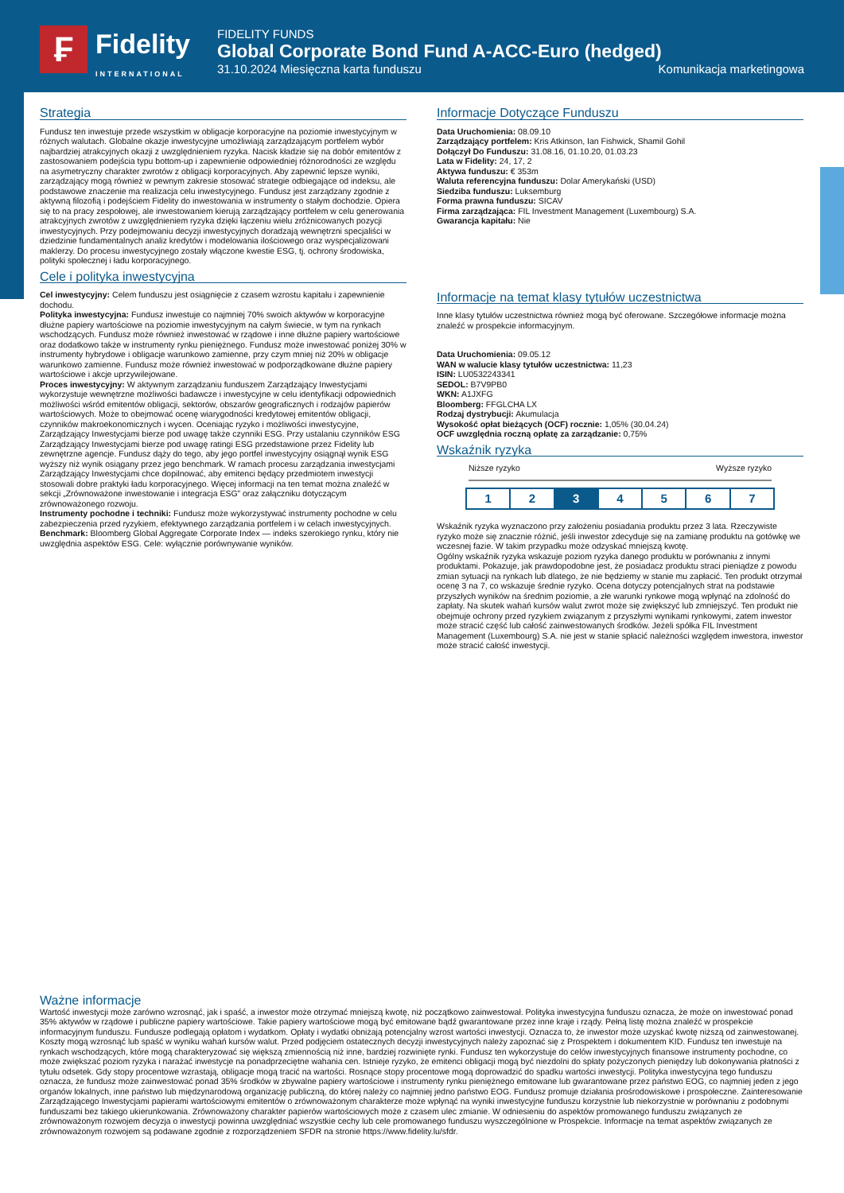₣ Fidelity
INTERNATIONAL
FIDELITY FUNDS
Global Corporate Bond Fund A-ACC-Euro (hedged)
31.10.2024 Miesięczna karta funduszu Komunikacja marketingowa
Strategia
Fundusz ten inwestuje przede wszystkim w obligacje korporacyjne na poziomie inwestycyjnym w różnych walutach. Globalne okazje inwestycyjne umożliwiają zarządzającym portfelem wybór najbardziej atrakcyjnych okazji z uwzględnieniem ryzyka. Nacisk kładzie się na dobór emitentów z zastosowaniem podejścia typu bottom-up i zapewnienie odpowiedniej różnorodności ze względu na asymetryczny charakter zwrotów z obligacji korporacyjnych. Aby zapewnić lepsze wyniki, zarządzający mogą również w pewnym zakresie stosować strategie odbiegające od indeksu, ale podstawowe znaczenie ma realizacja celu inwestycyjnego. Fundusz jest zarządzany zgodnie z aktywną filozofią i podejściem Fidelity do inwestowania w instrumenty o stałym dochodzie. Opiera się to na pracy zespołowej, ale inwestowaniem kierują zarządzający portfelem w celu generowania atrakcyjnych zwrotów z uwzględnieniem ryzyka dzięki łączeniu wielu zróżnicowanych pozycji inwestycyjnych. Przy podejmowaniu decyzji inwestycyjnych doradzają wewnętrzni specjaliści w dziedzinie fundamentalnych analiz kredytów i modelowania ilościowego oraz wyspecjalizowani maklerzy. Do procesu inwestycyjnego zostały włączone kwestie ESG, tj. ochrony środowiska, polityki społecznej i ładu korporacyjnego.
Cele i polityka inwestycyjna
Cel inwestycyjny: Celem funduszu jest osiągnięcie z czasem wzrostu kapitału i zapewnienie dochodu.
Polityka inwestycyjna: Fundusz inwestuje co najmniej 70% swoich aktywów w korporacyjne dłużne papiery wartościowe na poziomie inwestycyjnym na całym świecie, w tym na rynkach wschodzących. Fundusz może również inwestować w rządowe i inne dłużne papiery wartościowe oraz dodatkowo także w instrumenty rynku pieniężnego. Fundusz może inwestować poniżej 30% w instrumenty hybrydowe i obligacje warunkowo zamienne, przy czym mniej niż 20% w obligacje warunkowo zamienne. Fundusz może również inwestować w podporządkowane dłużne papiery wartościowe i akcje uprzywilejowane.
Proces inwestycyjny: W aktywnym zarządzaniu funduszem Zarządzający Inwestycjami wykorzystuje wewnętrzne możliwości badawcze i inwestycyjne w celu identyfikacji odpowiednich możliwości wśród emitentów obligacji, sektorów, obszarów geograficznych i rodzajów papierów wartościowych. Może to obejmować ocenę wiarygodności kredytowej emitentów obligacji, czynników makroekonomicznych i wycen. Oceniając ryzyko i możliwości inwestycyjne, Zarządzający Inwestycjami bierze pod uwagę także czynniki ESG. Przy ustalaniu czynników ESG Zarządzający Inwestycjami bierze pod uwagę ratingi ESG przedstawione przez Fidelity lub zewnętrzne agencje. Fundusz dąży do tego, aby jego portfel inwestycyjny osiągnął wynik ESG wyższy niż wynik osiągany przez jego benchmark. W ramach procesu zarządzania inwestycjami Zarządzający Inwestycjami chce dopilnować, aby emitenci będący przedmiotem inwestycji stosowali dobre praktyki ładu korporacyjnego. Więcej informacji na ten temat można znaleźć w sekcji „Zrównoważone inwestowanie i integracja ESG” oraz załączniku dotyczącym zrównoważonego rozwoju.
Instrumenty pochodne i techniki: Fundusz może wykorzystywać instrumenty pochodne w celu zabezpieczenia przed ryzykiem, efektywnego zarządzania portfelem i w celach inwestycyjnych.
Benchmark: Bloomberg Global Aggregate Corporate Index — indeks szerokiego rynku, który nie uwzględnia aspektów ESG. Cele: wyłącznie porównywanie wyników.
Informacje Dotyczące Funduszu
Data Uruchomienia: 08.09.10
Zarządzający portfelem: Kris Atkinson, Ian Fishwick, Shamil Gohil
Dołączył Do Funduszu: 31.08.16, 01.10.20, 01.03.23
Lata w Fidelity: 24, 17, 2
Aktywa funduszu: € 353m
Waluta referencyjna funduszu: Dolar Amerykański (USD)
Siedziba funduszu: Luksemburg
Forma prawna funduszu: SICAV
Firma zarządzająca: FIL Investment Management (Luxembourg) S.A.
Gwarancja kapitału: Nie
Informacje na temat klasy tytułów uczestnictwa
Inne klasy tytułów uczestnictwa również mogą być oferowane. Szczegółowe informacje można znaleźć w prospekcie informacyjnym.
Data Uruchomienia: 09.05.12
WAN w walucie klasy tytułów uczestnictwa: 11,23
ISIN: LU0532243341
SEDOL: B7V9PB0
WKN: A1JXFG
Bloomberg: FFGLCHA LX
Rodzaj dystrybucji: Akumulacja
Wysokość opłat bieżących (OCF) rocznie: 1,05% (30.04.24)
OCF uwzględnia roczną opłatę za zarządzanie: 0,75%
Wskaźnik ryzyka
Niższe ryzyko Wyższe ryzyko
1 2 3 4 5 6 7
Wskaźnik ryzyka wyznaczono przy założeniu posiadania produktu przez 3 lata. Rzeczywiste ryzyko może się znacznie różnić, jeśli inwestor zdecyduje się na zamianę produktu na gotówkę we wczesnej fazie. W takim przypadku może odzyskać mniejszą kwotę.
Ogólny wskaźnik ryzyka wskazuje poziom ryzyka danego produktu w porównaniu z innymi produktami. Pokazuje, jak prawdopodobne jest, że posiadacz produktu straci pieniądze z powodu zmian sytuacji na rynkach lub dlatego, że nie będziemy w stanie mu zapłacić. Ten produkt otrzymał ocenę 3 na 7, co wskazuje średnie ryzyko. Ocena dotyczy potencjalnych strat na podstawie przyszłych wyników na średnim poziomie, a złe warunki rynkowe mogą wpłynąć na zdolność do zapłaty. Na skutek wahań kursów walut zwrot może się zwiększyć lub zmniejszyć. Ten produkt nie obejmuje ochrony przed ryzykiem związanym z przyszłymi wynikami rynkowymi, zatem inwestor może stracić część lub całość zainwestowanych środków. Jeżeli spółka FIL Investment Management (Luxembourg) S.A. nie jest w stanie spłacić należności względem inwestora, inwestor może stracić całość inwestycji.
Ważne informacje
Wartość inwestycji może zarówno wzrosnąć, jak i spaść, a inwestor może otrzymać mniejszą kwotę, niż początkowo zainwestował. Polityka inwestycyjna funduszu oznacza, że może on inwestować ponad 35% aktywów w rządowe i publiczne papiery wartościowe. Takie papiery wartościowe mogą być emitowane bądź gwarantowane przez inne kraje i rządy. Pełną listę można znaleźć w prospekcie informacyjnym funduszu. Fundusze podlegają opłatom i wydatkom. Opłaty i wydatki obniżają potencjalny wzrost wartości inwestycji. Oznacza to, że inwestor może uzyskać kwotę niższą od zainwestowanej. Koszty mogą wzrosnąć lub spaść w wyniku wahań kursów walut. Przed podjęciem ostatecznych decyzji inwestycyjnych należy zapoznać się z Prospektem i dokumentem KID. Fundusz ten inwestuje na rynkach wschodzących, które mogą charakteryzować się większą zmiennością niż inne, bardziej rozwinięte rynki. Fundusz ten wykorzystuje do celów inwestycyjnych finansowe instrumenty pochodne, co może zwiększać poziom ryzyka i narażać inwestycje na ponadprzeciętne wahania cen. Istnieje ryzyko, że emitenci obligacji mogą być niezdolni do spłaty pożyczonych pieniędzy lub dokonywania płatności z tytułu odsetek. Gdy stopy procentowe wzrastają, obligacje mogą tracić na wartości. Rosnące stopy procentowe mogą doprowadzić do spadku wartości inwestycji. Polityka inwestycyjna tego funduszu oznacza, że fundusz może zainwestować ponad 35% środków w zbywalne papiery wartościowe i instrumenty rynku pieniężnego emitowane lub gwarantowane przez państwo EOG, co najmniej jeden z jego organów lokalnych, inne państwo lub międzynarodową organizację publiczną, do której należy co najmniej jedno państwo EOG. Fundusz promuje działania prośrodowiskowe i prospołeczne. Zainteresowanie Zarządzającego Inwestycjami papierami wartościowymi emitentów o zrównoważonym charakterze może wpłynąć na wyniki inwestycyjne funduszu korzystnie lub niekorzystnie w porównaniu z podobnymi funduszami bez takiego ukierunkowania. Zrównoważony charakter papierów wartościowych może z czasem ulec zmianie. W odniesieniu do aspektów promowanego funduszu związanych ze zrównoważonym rozwojem decyzja o inwestycji powinna uwzględniać wszystkie cechy lub cele promowanego funduszu wyszczególnione w Prospekcie. Informacje na temat aspektów związanych ze zrównoważonym rozwojem są podawane zgodnie z rozporządzeniem SFDR na stronie https://www.fidelity.lu/sfdr.